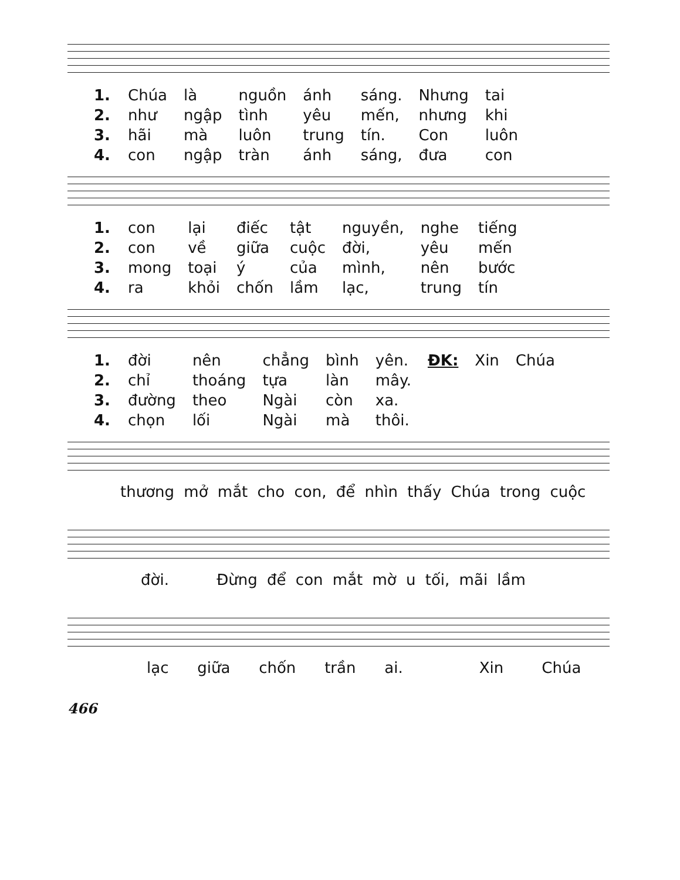| 1. | Chúa | là | nguồn | ánh | sáng. | Nhưng | tai |
| 2. | như | ngập | tình | yêu | mến, | nhưng | khi |
| 3. | hãi | mà | luôn | trung | tín. | Con | luôn |
| 4. | con | ngập | tràn | ánh | sáng, | đưa | con |
| 1. | con | lại | điếc | tật | nguyền, | nghe | tiếng |
| 2. | con | về | giữa | cuộc | đời, | yêu | mến |
| 3. | mong | toại | ý | của | mình, | nên | bước |
| 4. | ra | khỏi | chốn | lầm | lạc, | trung | tín |
| 1. | đời | nên | chẳng | bình | yên. | ĐK: | Xin | Chúa |
| 2. | chỉ | thoáng | tựa | làn | mây. | | | |
| 3. | đường | theo | Ngài | còn | xa. | | | |
| 4. | chọn | lối | Ngài | mà | thôi. | | | |
thương mở mắt cho con, để nhìn thấy Chúa trong cuộc
đời. Đừng để con mắt mờ u tối, mãi lầm
lạc giữa chốn trần ai. Xin Chúa
466